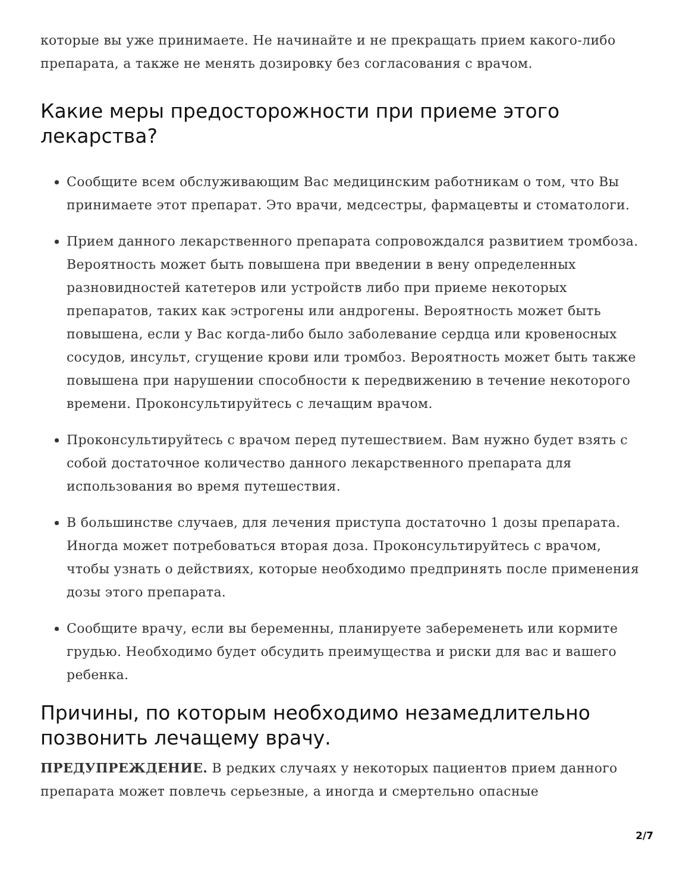которые вы уже принимаете. Не начинайте и не прекращать прием какого-либо препарата, а также не менять дозировку без согласования с врачом.
Какие меры предосторожности при приеме этого лекарства?
Сообщите всем обслуживающим Вас медицинским работникам о том, что Вы принимаете этот препарат. Это врачи, медсестры, фармацевты и стоматологи.
Прием данного лекарственного препарата сопровождался развитием тромбоза. Вероятность может быть повышена при введении в вену определенных разновидностей катетеров или устройств либо при приеме некоторых препаратов, таких как эстрогены или андрогены. Вероятность может быть повышена, если у Вас когда-либо было заболевание сердца или кровеносных сосудов, инсульт, сгущение крови или тромбоз. Вероятность может быть также повышена при нарушении способности к передвижению в течение некоторого времени. Проконсультируйтесь с лечащим врачом.
Проконсультируйтесь с врачом перед путешествием. Вам нужно будет взять с собой достаточное количество данного лекарственного препарата для использования во время путешествия.
В большинстве случаев, для лечения приступа достаточно 1 дозы препарата. Иногда может потребоваться вторая доза. Проконсультируйтесь с врачом, чтобы узнать о действиях, которые необходимо предпринять после применения дозы этого препарата.
Сообщите врачу, если вы беременны, планируете забеременеть или кормите грудью. Необходимо будет обсудить преимущества и риски для вас и вашего ребенка.
Причины, по которым необходимо незамедлительно позвонить лечащему врачу.
ПРЕДУПРЕЖДЕНИЕ. В редких случаях у некоторых пациентов прием данного препарата может повлечь серьезные, а иногда и смертельно опасные
2/7